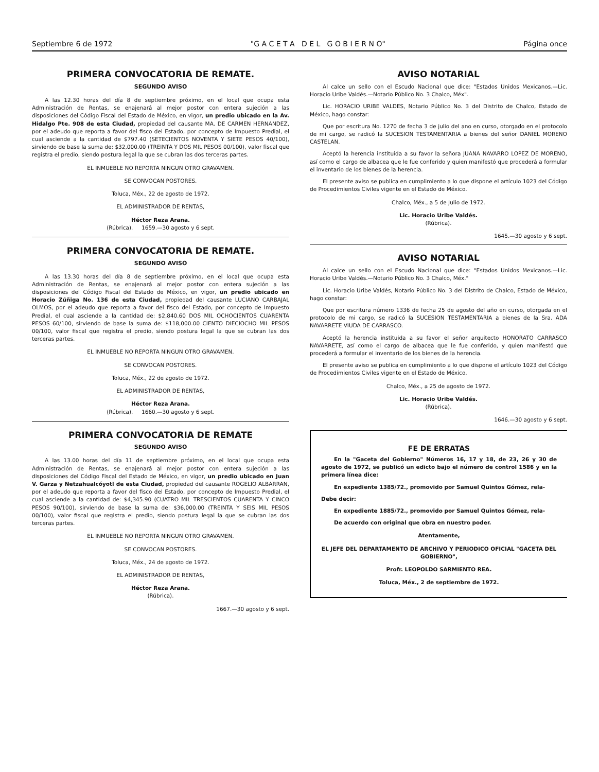Septiembre 6 de 1972 "G A C E T A D E L G O B I E R N O" Página once
PRIMERA CONVOCATORIA DE REMATE.
SEGUNDO AVISO
A las 12.30 horas del día 8 de septiembre próximo, en el local que ocupa esta Administración de Rentas, se enajenará al mejor postor con entera sujeción a las disposiciones del Código Fiscal del Estado de México, en vigor, un predio ubicado en la Av. Hidalgo Pte. 908 de esta Ciudad, propiedad del causante MA. DE CARMEN HERNANDEZ, por el adeudo que reporta a favor del fisco del Estado, por concepto de Impuesto Predial, el cual asciende a la cantidad de $797.40 (SETECIENTOS NOVENTA Y SIETE PESOS 40/100), sirviendo de base la suma de: $32,000.00 (TREINTA Y DOS MIL PESOS 00/100), valor fiscal que registra el predio, siendo postura legal la que se cubran las dos terceras partes.
EL INMUEBLE NO REPORTA NINGUN OTRO GRAVAMEN.
SE CONVOCAN POSTORES.
Toluca, Méx., 22 de agosto de 1972.
EL ADMINISTRADOR DE RENTAS,
Héctor Reza Arana.
(Rúbrica). 1659.—30 agosto y 6 sept.
PRIMERA CONVOCATORIA DE REMATE.
SEGUNDO AVISO
A las 13.30 horas del día 8 de septiembre próximo, en el local que ocupa esta Administración de Rentas, se enajenará al mejor postor con entera sujeción a las disposiciones del Código Fiscal del Estado de México, en vigor, un predio ubicado en Horacio Zúñiga No. 136 de esta Ciudad, propiedad del causante LUCIANO CARBAJAL OLMOS, por el adeudo que reporta a favor del fisco del Estado, por concepto de Impuesto Predial, el cual asciende a la cantidad de: $2,840.60 DOS MIL OCHOCIENTOS CUARENTA PESOS 60/100, sirviendo de base la suma de: $118,000.00 CIENTO DIECIOCHO MIL PESOS 00/100, valor fiscal que registra el predio, siendo postura legal la que se cubran las dos terceras partes.
EL INMUEBLE NO REPORTA NINGUN OTRO GRAVAMEN.
SE CONVOCAN POSTORES.
Toluca, Méx., 22 de agosto de 1972.
EL ADMINISTRADOR DE RENTAS,
Héctor Reza Arana.
(Rúbrica). 1660.—30 agosto y 6 sept.
PRIMERA CONVOCATORIA DE REMATE
SEGUNDO AVISO
A las 13.00 horas del día 11 de septiembre próximo, en el local que ocupa esta Administración de Rentas, se enajenará al mejor postor con entera sujeción a las disposiciones del Código Fiscal del Estado de México, en vigor, un predio ubicado en Juan V. Garza y Netzahualcóyotl de esta Ciudad, propiedad del causante ROGELIO ALBARRAN, por el adeudo que reporta a favor del fisco del Estado, por concepto de Impuesto Predial, el cual asciende a la cantidad de: $4,345.90 (CUATRO MIL TRESCIENTOS CUARENTA Y CINCO PESOS 90/100), sirviendo de base la suma de: $36,000.00 (TREINTA Y SEIS MIL PESOS 00/100), valor fiscal que registra el predio, siendo postura legal la que se cubran las dos terceras partes.
EL INMUEBLE NO REPORTA NINGUN OTRO GRAVAMEN.
SE CONVOCAN POSTORES.
Toluca, Méx., 24 de agosto de 1972.
EL ADMINISTRADOR DE RENTAS,
Héctor Reza Arana.
(Rúbrica).
1667.—30 agosto y 6 sept.
AVISO NOTARIAL
Al calce un sello con el Escudo Nacional que dice: "Estados Unidos Mexicanos.—Lic. Horacio Uribe Valdés.—Notario Público No. 3 Chalco, Méx".
Lic. HORACIO URIBE VALDES, Notario Público No. 3 del Distrito de Chalco, Estado de México, hago constar:
Que por escritura No. 1270 de fecha 3 de julio del ano en curso, otorgado en el protocolo de mi cargo, se radicó la SUCESION TESTAMENTARIA a bienes del señor DANIEL MORENO CASTELAN.
Aceptó la herencia instituida a su favor la señora JUANA NAVARRO LOPEZ DE MORENO, así como el cargo de albacea que le fue conferido y quien manifestó que procederá a formular el inventario de los bienes de la herencia.
El presente aviso se publica en cumplimiento a lo que dispone el artículo 1023 del Código de Procedimientos Civiles vigente en el Estado de México.
Chalco, Méx., a 5 de Julio de 1972.
Lic. Horacio Uribe Valdés.
(Rúbrica).
1645.—30 agosto y 6 sept.
AVISO NOTARIAL
Al calce un sello con el Escudo Nacional que dice: "Estados Unidos Mexicanos.—Lic. Horacio Uribe Valdés.—Notario Público No. 3 Chalco, Méx."
Lic. Horacio Uribe Valdés, Notario Público No. 3 del Distrito de Chalco, Estado de México, hago constar:
Que por escritura número 1336 de fecha 25 de agosto del año en curso, otorgada en el protocolo de mi cargo, se radicó la SUCESION TESTAMENTARIA a bienes de la Sra. ADA NAVARRETE VIUDA DE CARRASCO.
Aceptó la herencia instituida a su favor el señor arquitecto HONORATO CARRASCO NAVARRETE, así como el cargo de albacea que le fue conferido, y quien manifestó que procederá a formular el inventario de los bienes de la herencia.
El presente aviso se publica en cumplimiento a lo que dispone el artículo 1023 del Código de Procedimientos Civiles vigente en el Estado de México.
Chalco, Méx., a 25 de agosto de 1972.
Lic. Horacio Uribe Valdés.
(Rúbrica).
1646.—30 agosto y 6 sept.
FE DE ERRATAS
En la "Gaceta del Gobierno" Números 16, 17 y 18, de 23, 26 y 30 de agosto de 1972, se publicó un edicto bajo el número de control 1586 y en la primera línea dice:
En expediente 1385/72., promovido por Samuel Quintos Gómez, rela-
Debe decir:
En expediente 1885/72., promovido por Samuel Quintos Gómez, rela-
De acuerdo con original que obra en nuestro poder.
Atentamente,
EL JEFE DEL DEPARTAMENTO DE ARCHIVO Y PERIODICO OFICIAL "GACETA DEL GOBIERNO",
Profr. LEOPOLDO SARMIENTO REA.
Toluca, Méx., 2 de septiembre de 1972.